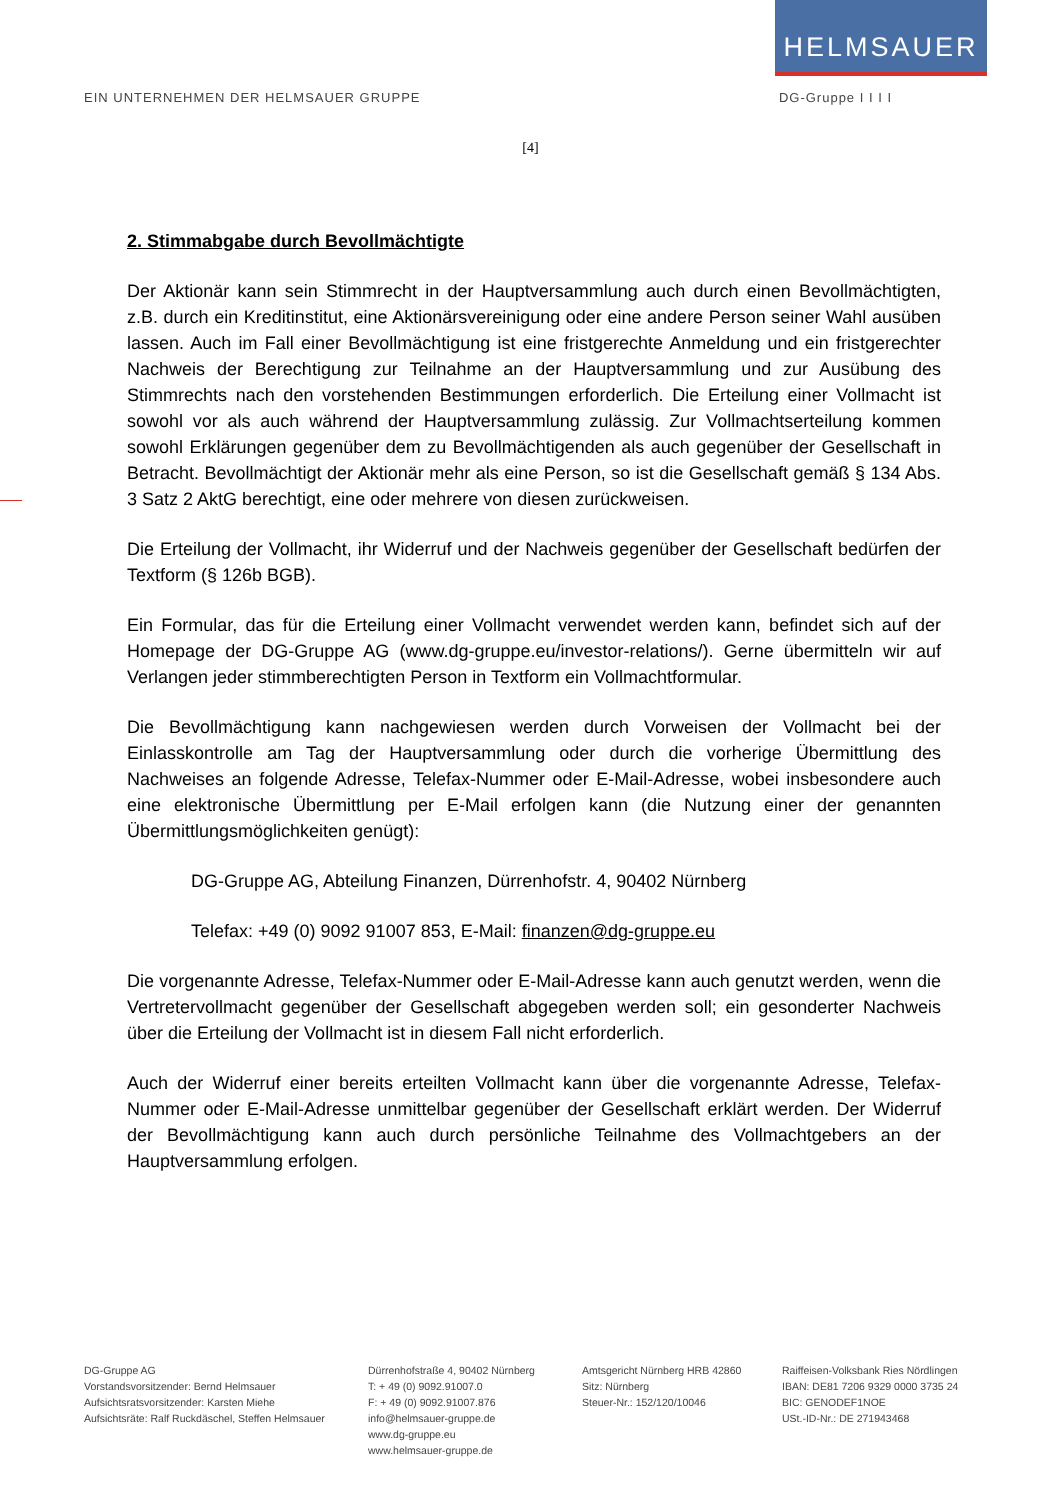HELMSAUER
EIN UNTERNEHMEN DER HELMSAUER GRUPPE DG-Gruppe I I I I
[4]
2. Stimmabgabe durch Bevollmächtigte
Der Aktionär kann sein Stimmrecht in der Hauptversammlung auch durch einen Bevollmächtigten, z.B. durch ein Kreditinstitut, eine Aktionärsvereinigung oder eine andere Person seiner Wahl ausüben lassen. Auch im Fall einer Bevollmächtigung ist eine fristgerechte Anmeldung und ein fristgerechter Nachweis der Berechtigung zur Teilnahme an der Hauptversammlung und zur Ausübung des Stimmrechts nach den vorstehenden Bestimmungen erforderlich. Die Erteilung einer Vollmacht ist sowohl vor als auch während der Hauptversammlung zulässig. Zur Vollmachtserteilung kommen sowohl Erklärungen gegenüber dem zu Bevollmächtigenden als auch gegenüber der Gesellschaft in Betracht. Bevollmächtigt der Aktionär mehr als eine Person, so ist die Gesellschaft gemäß § 134 Abs. 3 Satz 2 AktG berechtigt, eine oder mehrere von diesen zurückweisen.
Die Erteilung der Vollmacht, ihr Widerruf und der Nachweis gegenüber der Gesellschaft bedürfen der Textform (§ 126b BGB).
Ein Formular, das für die Erteilung einer Vollmacht verwendet werden kann, befindet sich auf der Homepage der DG-Gruppe AG (www.dg-gruppe.eu/investor-relations/). Gerne übermitteln wir auf Verlangen jeder stimmberechtigten Person in Textform ein Vollmachtformular.
Die Bevollmächtigung kann nachgewiesen werden durch Vorweisen der Vollmacht bei der Einlasskontrolle am Tag der Hauptversammlung oder durch die vorherige Übermittlung des Nachweises an folgende Adresse, Telefax-Nummer oder E-Mail-Adresse, wobei insbesondere auch eine elektronische Übermittlung per E-Mail erfolgen kann (die Nutzung einer der genannten Übermittlungsmöglichkeiten genügt):
DG-Gruppe AG, Abteilung Finanzen, Dürrenhofstr. 4, 90402 Nürnberg
Telefax: +49 (0) 9092 91007 853, E-Mail: finanzen@dg-gruppe.eu
Die vorgenannte Adresse, Telefax-Nummer oder E-Mail-Adresse kann auch genutzt werden, wenn die Vertretervollmacht gegenüber der Gesellschaft abgegeben werden soll; ein gesonderter Nachweis über die Erteilung der Vollmacht ist in diesem Fall nicht erforderlich.
Auch der Widerruf einer bereits erteilten Vollmacht kann über die vorgenannte Adresse, Telefax-Nummer oder E-Mail-Adresse unmittelbar gegenüber der Gesellschaft erklärt werden. Der Widerruf der Bevollmächtigung kann auch durch persönliche Teilnahme des Vollmachtgebers an der Hauptversammlung erfolgen.
DG-Gruppe AG
Vorstandsvorsitzender: Bernd Helmsauer
Aufsichtsratsvorsitzender: Karsten Miehe
Aufsichtsräte: Ralf Ruckdäschel, Steffen Helmsauer
Dürrenhofstraße 4, 90402 Nürnberg
T: + 49 (0) 9092.91007.0
F: + 49 (0) 9092.91007.876
info@helmsauer-gruppe.de
www.dg-gruppe.eu
www.helmsauer-gruppe.de
Amtsgericht Nürnberg HRB 42860
Sitz: Nürnberg
Steuer-Nr.: 152/120/10046
Raiffeisen-Volksbank Ries Nördlingen
IBAN: DE81 7206 9329 0000 3735 24
BIC: GENODEF1NOE
USt.-ID-Nr.: DE 271943468